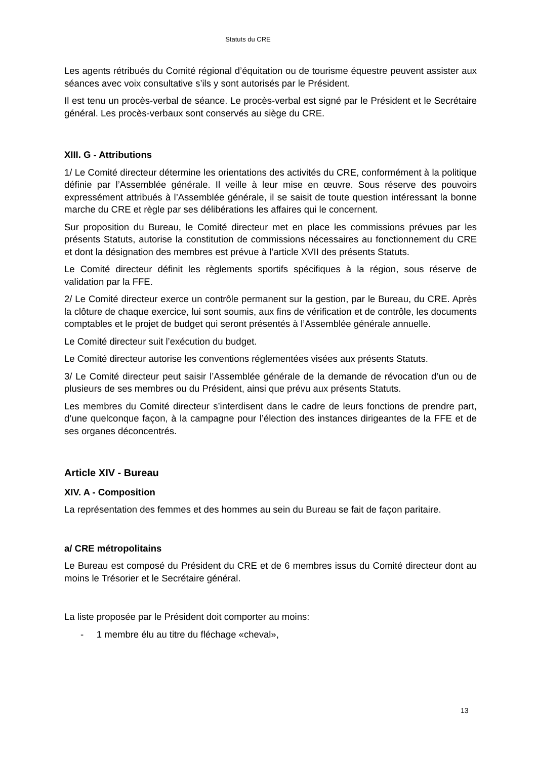Statuts du CRE
Les agents rétribués du Comité régional d’équitation ou de tourisme équestre peuvent assister aux séances avec voix consultative s’ils y sont autorisés par le Président.
Il est tenu un procès-verbal de séance. Le procès-verbal est signé par le Président et le Secrétaire général. Les procès-verbaux sont conservés au siège du CRE.
XIII. G - Attributions
1/ Le Comité directeur détermine les orientations des activités du CRE, conformément à la politique définie par l’Assemblée générale. Il veille à leur mise en œuvre. Sous réserve des pouvoirs expressément attribués à l’Assemblée générale, il se saisit de toute question intéressant la bonne marche du CRE et règle par ses délibérations les affaires qui le concernent.
Sur proposition du Bureau, le Comité directeur met en place les commissions prévues par les présents Statuts, autorise la constitution de commissions nécessaires au fonctionnement du CRE et dont la désignation des membres est prévue à l’article XVII des présents Statuts.
Le Comité directeur définit les règlements sportifs spécifiques à la région, sous réserve de validation par la FFE.
2/ Le Comité directeur exerce un contrôle permanent sur la gestion, par le Bureau, du CRE. Après la clôture de chaque exercice, lui sont soumis, aux fins de vérification et de contrôle, les documents comptables et le projet de budget qui seront présentés à l’Assemblée générale annuelle.
Le Comité directeur suit l’exécution du budget.
Le Comité directeur autorise les conventions réglementées visées aux présents Statuts.
3/ Le Comité directeur peut saisir l’Assemblée générale de la demande de révocation d’un ou de plusieurs de ses membres ou du Président, ainsi que prévu aux présents Statuts.
Les membres du Comité directeur s’interdisent dans le cadre de leurs fonctions de prendre part, d’une quelconque façon, à la campagne pour l’élection des instances dirigeantes de la FFE et de ses organes déconcentrés.
Article XIV - Bureau
XIV. A - Composition
La représentation des femmes et des hommes au sein du Bureau se fait de façon paritaire.
a/ CRE métropolitains
Le Bureau est composé du Président du CRE et de 6 membres issus du Comité directeur dont au moins le Trésorier et le Secrétaire général.
La liste proposée par le Président doit comporter au moins:
- 1 membre élu au titre du fléchage «cheval»,
13